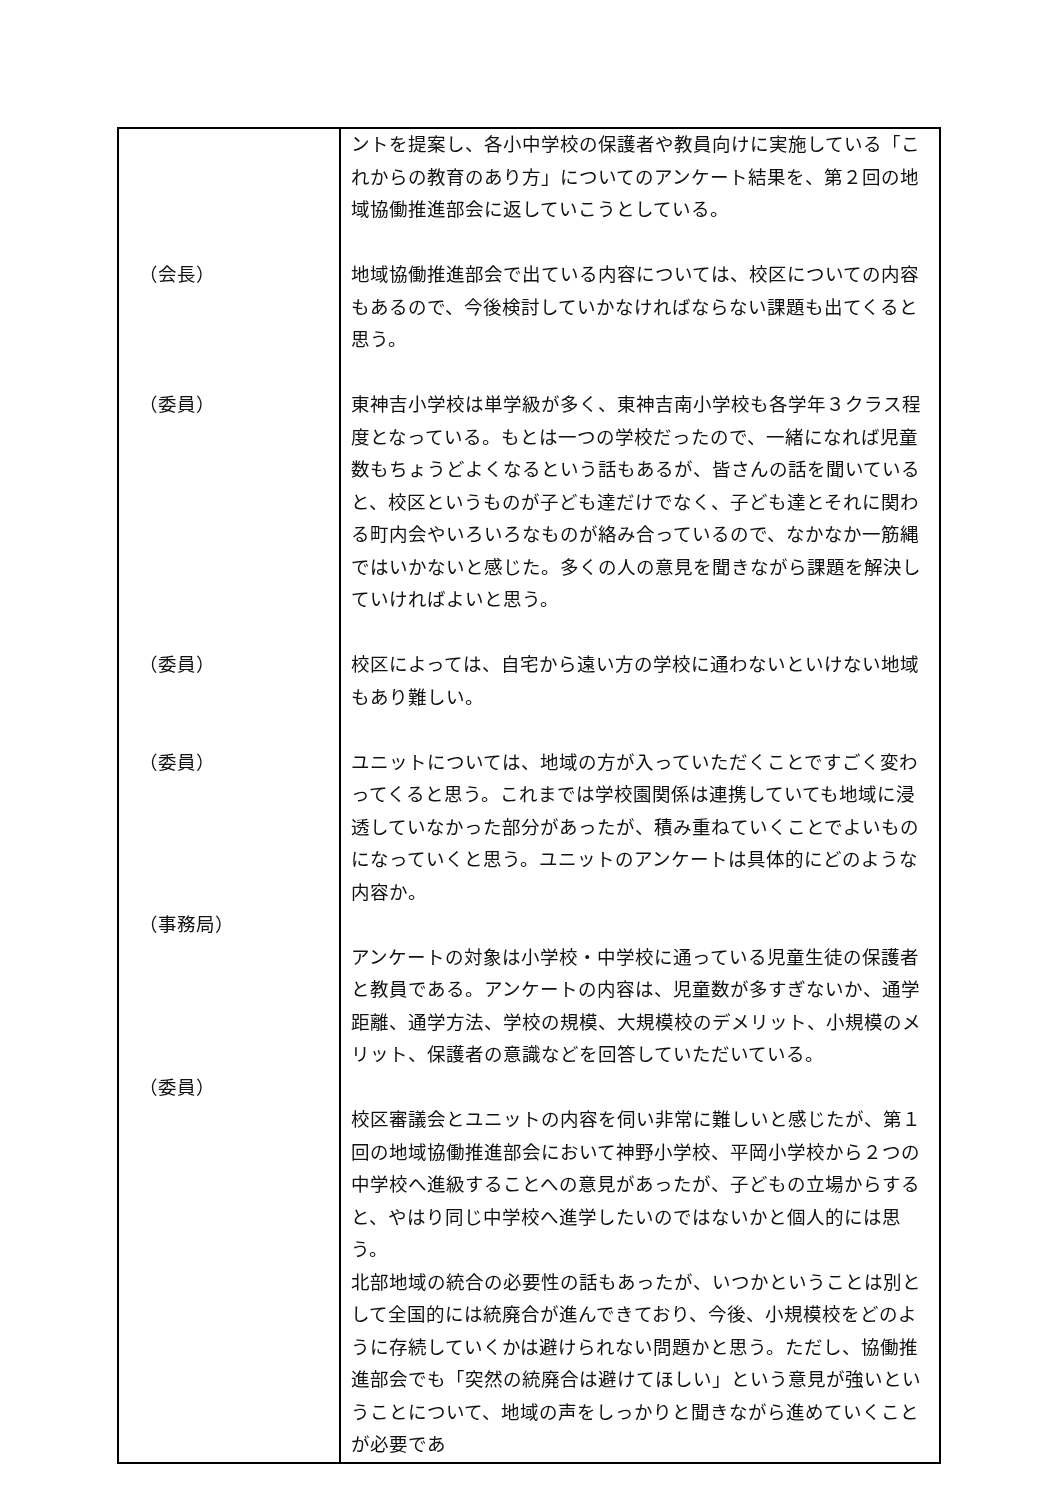| （会長） （委員） （委員） （委員） （事務局） （委員） | ントを提案し、各小中学校の保護者や教員向けに実施している「これからの教育のあり方」についてのアンケート結果を、第２回の地域協働推進部会に返していこうとしている。 地域協働推進部会で出ている内容については、校区についての内容もあるので、今後検討していかなければならない課題も出てくると思う。 東神吉小学校は単学級が多く、東神吉南小学校も各学年３クラス程度となっている。もとは一つの学校だったので、一緒になれば児童数もちょうどよくなるという話もあるが、皆さんの話を聞いていると、校区というものが子ども達だけでなく、子ども達とそれに関わる町内会やいろいろなものが絡み合っているので、なかなか一筋縄ではいかないと感じた。多くの人の意見を聞きながら課題を解決していければよいと思う。 校区によっては、自宅から遠い方の学校に通わないといけない地域もあり難しい。 ユニットについては、地域の方が入っていただくことですごく変わってくると思う。これまでは学校園関係は連携していても地域に浸透していなかった部分があったが、積み重ねていくことでよいものになっていくと思う。ユニットのアンケートは具体的にどのような内容か。 アンケートの対象は小学校・中学校に通っている児童生徒の保護者と教員である。アンケートの内容は、児童数が多すぎないか、通学距離、通学方法、学校の規模、大規模校のデメリット、小規模のメリット、保護者の意識などを回答していただいている。 校区審議会とユニットの内容を伺い非常に難しいと感じたが、第１回の地域協働推進部会において神野小学校、平岡小学校から２つの中学校へ進級することへの意見があったが、子どもの立場からすると、やはり同じ中学校へ進学したいのではないかと個人的には思う。 北部地域の統合の必要性の話もあったが、いつかということは別として全国的には統廃合が進んできており、今後、小規模校をどのように存続していくかは避けられない問題かと思う。ただし、協働推進部会でも「突然の統廃合は避けてほしい」という意見が強いということについて、地域の声をしっかりと聞きながら進めていくことが必要であ |